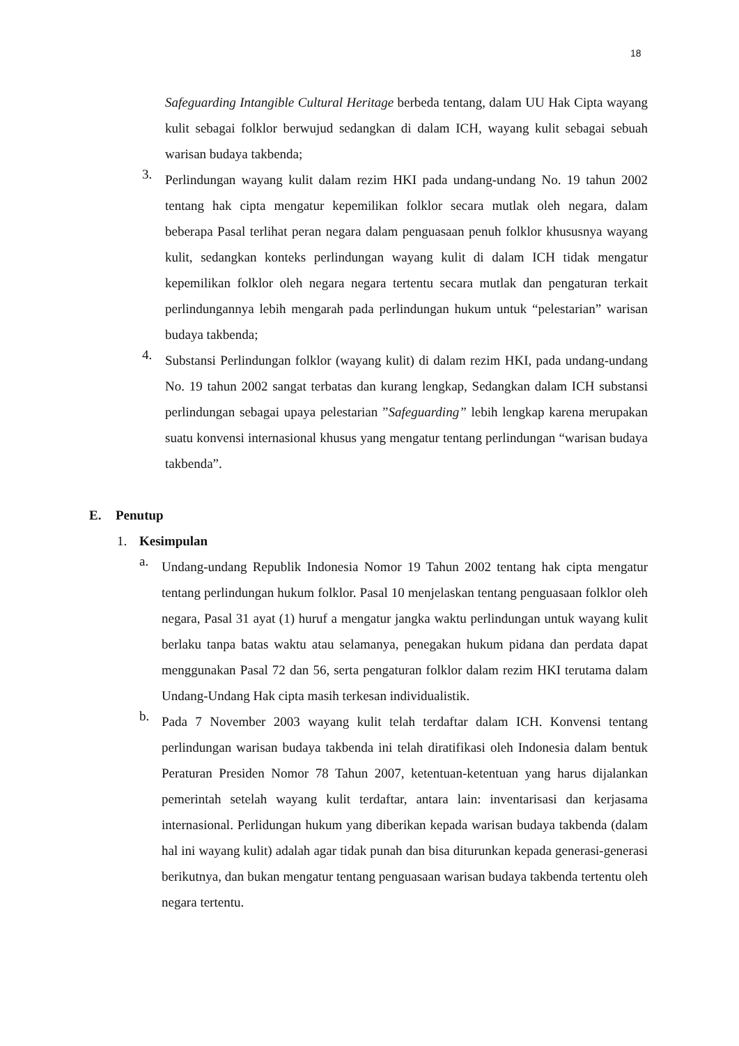18
Safeguarding Intangible Cultural Heritage berbeda tentang, dalam UU Hak Cipta wayang kulit sebagai folklor berwujud sedangkan di dalam ICH, wayang kulit sebagai sebuah warisan budaya takbenda;
3.
Perlindungan wayang kulit dalam rezim HKI pada undang-undang No. 19 tahun 2002 tentang hak cipta mengatur kepemilikan folklor secara mutlak oleh negara, dalam beberapa Pasal terlihat peran negara dalam penguasaan penuh folklor khususnya wayang kulit, sedangkan konteks perlindungan wayang kulit di dalam ICH tidak mengatur kepemilikan folklor oleh negara negara tertentu secara mutlak dan pengaturan terkait perlindungannya lebih mengarah pada perlindungan hukum untuk “pelestarian” warisan budaya takbenda;
4.
Substansi Perlindungan folklor (wayang kulit) di dalam rezim HKI, pada undang-undang No. 19 tahun 2002 sangat terbatas dan kurang lengkap, Sedangkan dalam ICH substansi perlindungan sebagai upaya pelestarian ”Safeguarding” lebih lengkap karena merupakan suatu konvensi internasional khusus yang mengatur tentang perlindungan “warisan budaya takbenda”.
E. Penutup
1. Kesimpulan
a.
Undang-undang Republik Indonesia Nomor 19 Tahun 2002 tentang hak cipta mengatur tentang perlindungan hukum folklor. Pasal 10 menjelaskan tentang penguasaan folklor oleh negara, Pasal 31 ayat (1) huruf a mengatur jangka waktu perlindungan untuk wayang kulit berlaku tanpa batas waktu atau selamanya, penegakan hukum pidana dan perdata dapat menggunakan Pasal 72 dan 56, serta pengaturan folklor dalam rezim HKI terutama dalam Undang-Undang Hak cipta masih terkesan individualistik.
b.
Pada 7 November 2003 wayang kulit telah terdaftar dalam ICH. Konvensi tentang perlindungan warisan budaya takbenda ini telah diratifikasi oleh Indonesia dalam bentuk Peraturan Presiden Nomor 78 Tahun 2007, ketentuan-ketentuan yang harus dijalankan pemerintah setelah wayang kulit terdaftar, antara lain: inventarisasi dan kerjasama internasional. Perlidungan hukum yang diberikan kepada warisan budaya takbenda (dalam hal ini wayang kulit) adalah agar tidak punah dan bisa diturunkan kepada generasi-generasi berikutnya, dan bukan mengatur tentang penguasaan warisan budaya takbenda tertentu oleh negara tertentu.